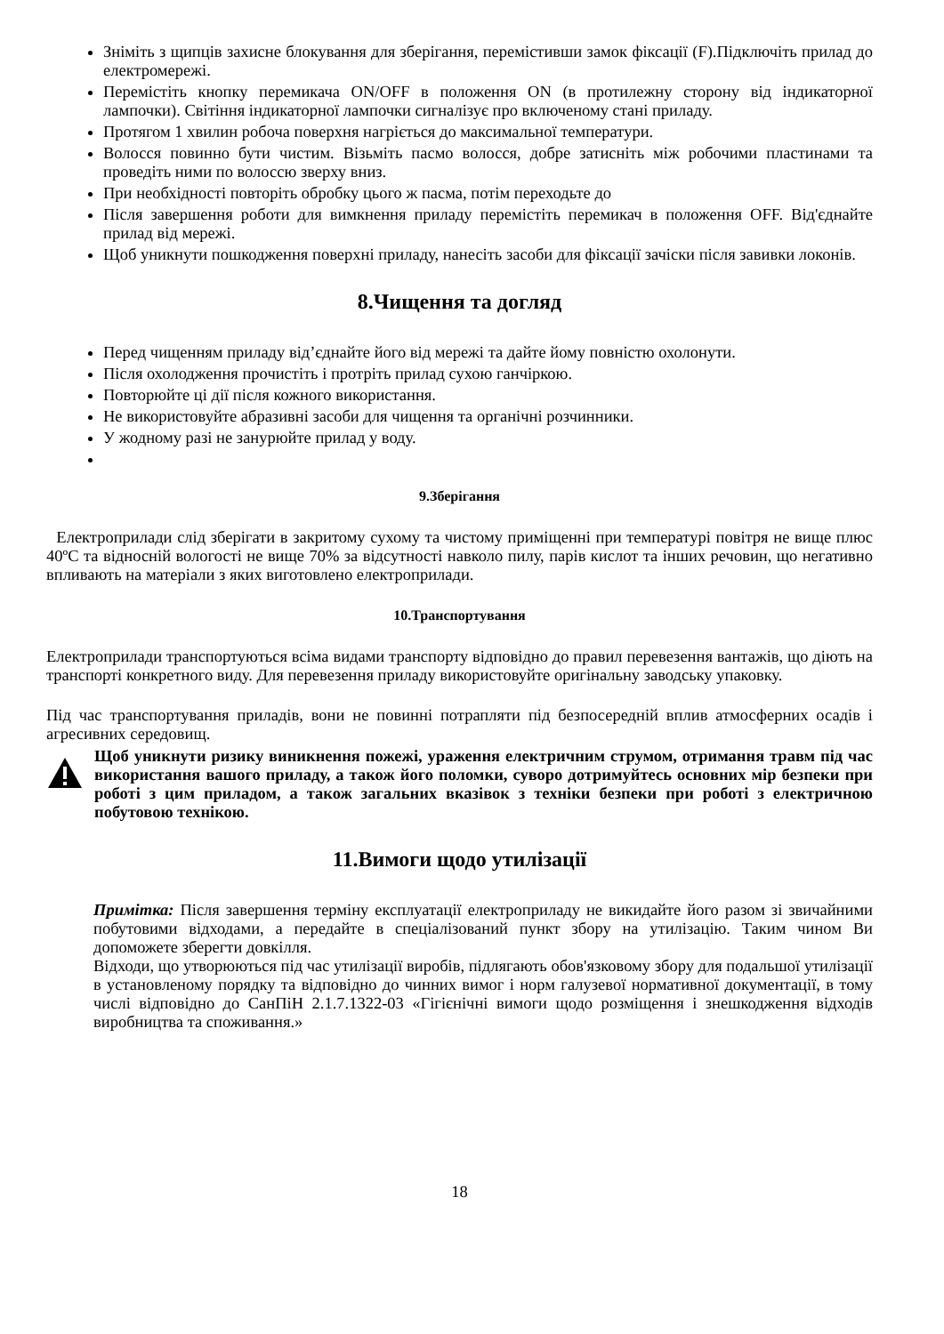Зніміть з щипців захисне блокування для зберігання, перемістивши замок фіксації (F).Підключіть прилад до електромережі.
Перемістіть кнопку перемикача ON/OFF в положення ON (в протилежну сторону від індикаторної лампочки). Світіння індикаторної лампочки сигналізує про включеному стані приладу.
Протягом 1 хвилин робоча поверхня нагріється до максимальної температури.
Волосся повинно бути чистим. Візьміть пасмо волосся, добре затисніть між робочими пластинами та проведіть ними по волоссю зверху вниз.
При необхідності повторіть обробку цього ж пасма, потім переходьте до
Після завершення роботи для вимкнення приладу перемістіть перемикач в положення OFF. Від'єднайте прилад від мережі.
Щоб уникнути пошкодження поверхні приладу, нанесіть засоби для фіксації зачіски після завивки локонів.
8.Чищення та догляд
Перед чищенням приладу від’єднайте його від мережі та дайте йому повністю охолонути.
Після охолодження прочистіть і протріть прилад сухою ганчіркою.
Повторюйте ці дії після кожного використання.
Не використовуйте абразивні засоби для чищення та органічні розчинники.
У жодному разі не занурюйте прилад у воду.
9.Зберігання
Електроприлади слід зберігати в закритому сухому та чистому приміщенні при температурі повітря не вище плюс 40ºC та відносній вологості не вище 70% за відсутності навколо пилу, парів кислот та інших речовин, що негативно впливають на матеріали з яких виготовлено електроприлади.
10.Транспортування
Електроприлади транспортуються всіма видами транспорту відповідно до правил перевезення вантажів, що діють на транспорті конкретного виду. Для перевезення приладу використовуйте оригінальну заводську упаковку.
Під час транспортування приладів, вони не повинні потрапляти під безпосередній вплив атмосферних осадів і агресивних середовищ.
Щоб уникнути ризику виникнення пожежі, ураження електричним струмом, отримання травм під час використання вашого приладу, а також його поломки, суворо дотримуйтесь основних мір безпеки при роботі з цим приладом, а також загальних вказівок з техніки безпеки при роботі з електричною побутовою технікою.
11.Вимоги щодо утилізації
Примітка: Після завершення терміну експлуатації електроприладу не викидайте його разом зі звичайними побутовими відходами, а передайте в спеціалізований пункт збору на утилізацію. Таким чином Ви допоможете зберегти довкілля.
Відходи, що утворюються під час утилізації виробів, підлягають обов'язковому збору для подальшої утилізації в установленому порядку та відповідно до чинних вимог і норм галузевої нормативної документації, в тому числі відповідно до СанПіН 2.1.7.1322-03 «Гігієнічні вимоги щодо розміщення і знешкодження відходів виробництва та споживання.»
18